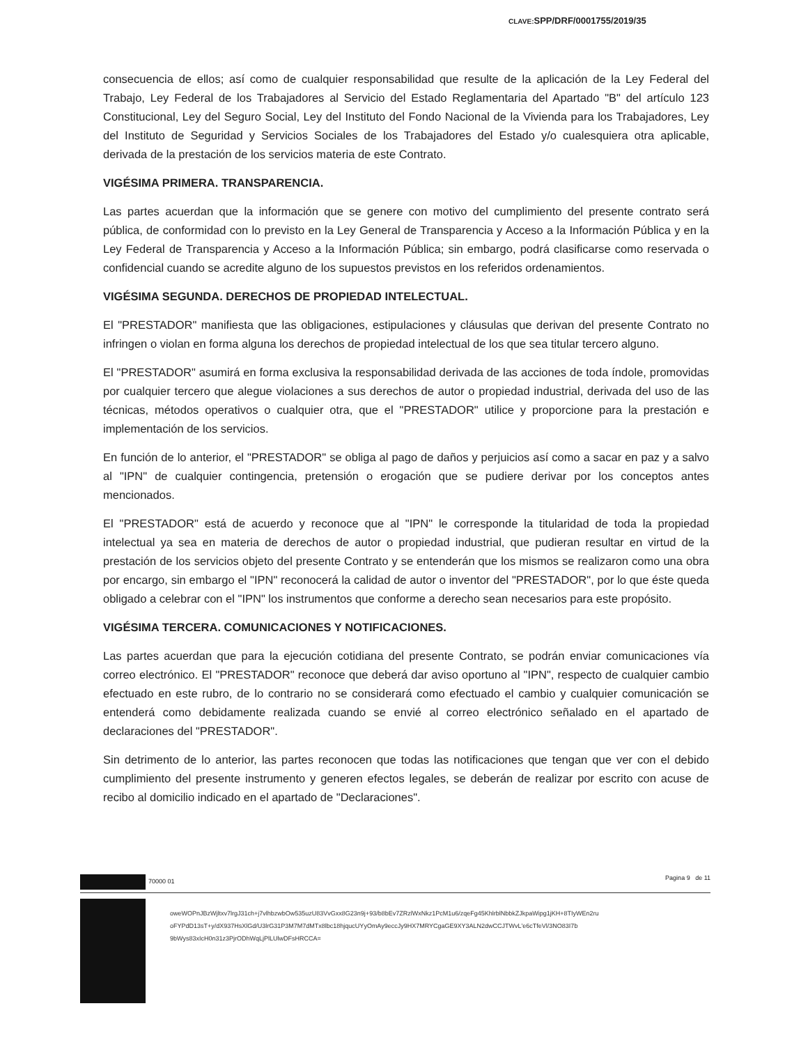CLAVE: SPP/DRF/0001755/2019/35
consecuencia de ellos; así como de cualquier responsabilidad que resulte de la aplicación de la Ley Federal del Trabajo, Ley Federal de los Trabajadores al Servicio del Estado Reglamentaria del Apartado "B" del artículo 123 Constitucional, Ley del Seguro Social, Ley del Instituto del Fondo Nacional de la Vivienda para los Trabajadores, Ley del Instituto de Seguridad y Servicios Sociales de los Trabajadores del Estado y/o cualesquiera otra aplicable, derivada de la prestación de los servicios materia de este Contrato.
VIGÉSIMA PRIMERA. TRANSPARENCIA.
Las partes acuerdan que la información que se genere con motivo del cumplimiento del presente contrato será pública, de conformidad con lo previsto en la Ley General de Transparencia y Acceso a la Información Pública y en la Ley Federal de Transparencia y Acceso a la Información Pública; sin embargo, podrá clasificarse como reservada o confidencial cuando se acredite alguno de los supuestos previstos en los referidos ordenamientos.
VIGÉSIMA SEGUNDA. DERECHOS DE PROPIEDAD INTELECTUAL.
El "PRESTADOR" manifiesta que las obligaciones, estipulaciones y cláusulas que derivan del presente Contrato no infringen o violan en forma alguna los derechos de propiedad intelectual de los que sea titular tercero alguno.
El "PRESTADOR" asumirá en forma exclusiva la responsabilidad derivada de las acciones de toda índole, promovidas por cualquier tercero que alegue violaciones a sus derechos de autor o propiedad industrial, derivada del uso de las técnicas, métodos operativos o cualquier otra, que el "PRESTADOR" utilice y proporcione para la prestación e implementación de los servicios.
En función de lo anterior, el "PRESTADOR" se obliga al pago de daños y perjuicios así como a sacar en paz y a salvo al "IPN" de cualquier contingencia, pretensión o erogación que se pudiere derivar por los conceptos antes mencionados.
El "PRESTADOR" está de acuerdo y reconoce que al "IPN" le corresponde la titularidad de toda la propiedad intelectual ya sea en materia de derechos de autor o propiedad industrial, que pudieran resultar en virtud de la prestación de los servicios objeto del presente Contrato y se entenderán que los mismos se realizaron como una obra por encargo, sin embargo el "IPN" reconocerá la calidad de autor o inventor del "PRESTADOR", por lo que éste queda obligado a celebrar con el "IPN" los instrumentos que conforme a derecho sean necesarios para este propósito.
VIGÉSIMA TERCERA. COMUNICACIONES Y NOTIFICACIONES.
Las partes acuerdan que para la ejecución cotidiana del presente Contrato, se podrán enviar comunicaciones vía correo electrónico. El "PRESTADOR" reconoce que deberá dar aviso oportuno al "IPN", respecto de cualquier cambio efectuado en este rubro, de lo contrario no se considerará como efectuado el cambio y cualquier comunicación se entenderá como debidamente realizada cuando se envié al correo electrónico señalado en el apartado de declaraciones del "PRESTADOR".
Sin detrimento de lo anterior, las partes reconocen que todas las notificaciones que tengan que ver con el debido cumplimiento del presente instrumento y generen efectos legales, se deberán de realizar por escrito con acuse de recibo al domicilio indicado en el apartado de "Declaraciones".
70000 01 Pagina 9 de 11
oweWOPnJBzWjltxv7lrgJ31ch+j7vlhbzwbOw535uzU83VvGxx8G23n9j+93/b8bEv7ZRzlWxNkz1PcM1u6/zqeFg45KhlrblNbbkZJkpaWipg1jKH+8TIyWEn2ru
oFYPdD13sT+y/dX937HsXlGd/U3lrG31P3M7M7dMTx8lbc18hjqucUYyOmAy9eccJy9HX7MRYCgaGE9XY3ALN2dwCCJTWvL'e6cTfeVl/3NO83I7b
9bWys83xIcH0n31z3PjrODhWqLjPlLUlwDFsHRCCA=